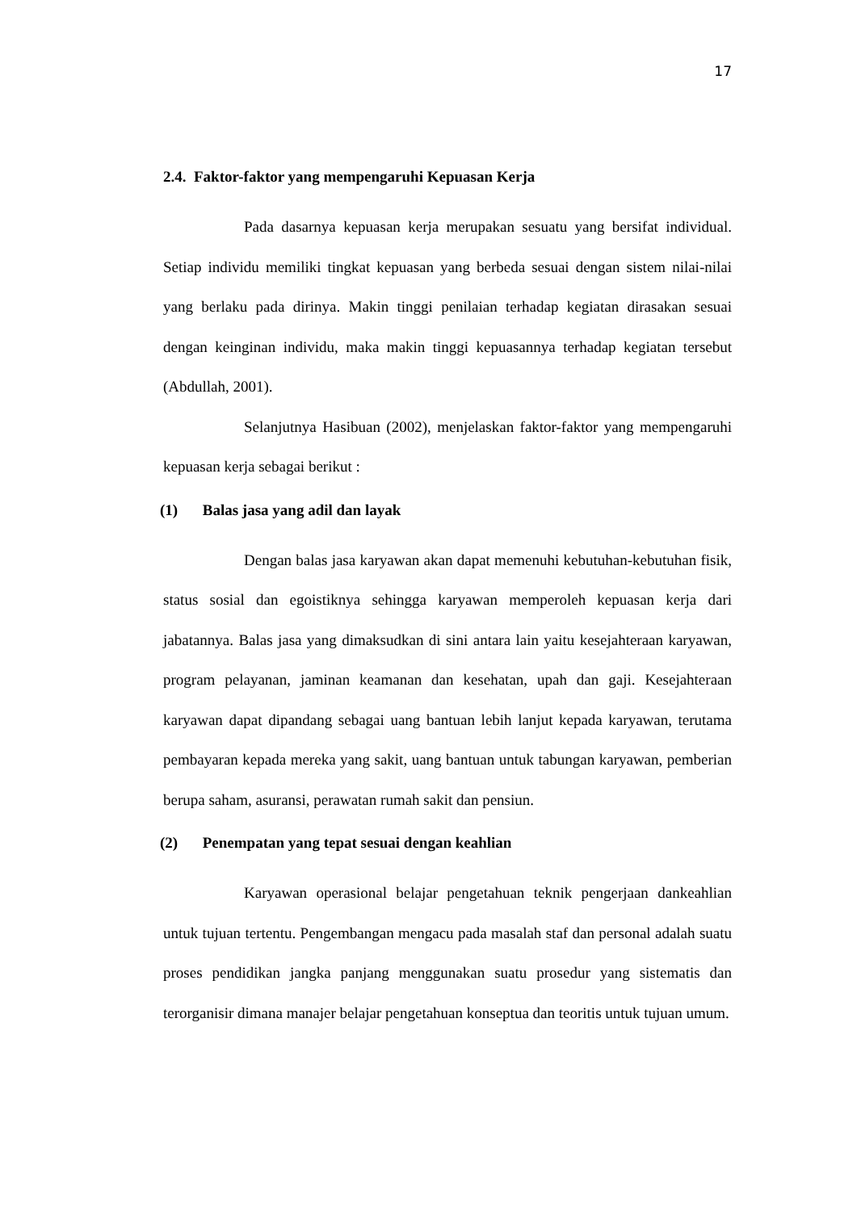17
2.4. Faktor-faktor yang mempengaruhi Kepuasan Kerja
Pada dasarnya kepuasan kerja merupakan sesuatu yang bersifat individual. Setiap individu memiliki tingkat kepuasan yang berbeda sesuai dengan sistem nilai-nilai yang berlaku pada dirinya. Makin tinggi penilaian terhadap kegiatan dirasakan sesuai dengan keinginan individu, maka makin tinggi kepuasannya terhadap kegiatan tersebut (Abdullah, 2001).
Selanjutnya Hasibuan (2002), menjelaskan faktor-faktor yang mempengaruhi kepuasan kerja sebagai berikut :
(1) Balas jasa yang adil dan layak
Dengan balas jasa karyawan akan dapat memenuhi kebutuhan-kebutuhan fisik, status sosial dan egoistiknya sehingga karyawan memperoleh kepuasan kerja dari jabatannya. Balas jasa yang dimaksudkan di sini antara lain yaitu kesejahteraan karyawan, program pelayanan, jaminan keamanan dan kesehatan, upah dan gaji. Kesejahteraan karyawan dapat dipandang sebagai uang bantuan lebih lanjut kepada karyawan, terutama pembayaran kepada mereka yang sakit, uang bantuan untuk tabungan karyawan, pemberian berupa saham, asuransi, perawatan rumah sakit dan pensiun.
(2) Penempatan yang tepat sesuai dengan keahlian
Karyawan operasional belajar pengetahuan teknik pengerjaan dankeahlian untuk tujuan tertentu. Pengembangan mengacu pada masalah staf dan personal adalah suatu proses pendidikan jangka panjang menggunakan suatu prosedur yang sistematis dan terorganisir dimana manajer belajar pengetahuan konseptua dan teoritis untuk tujuan umum.